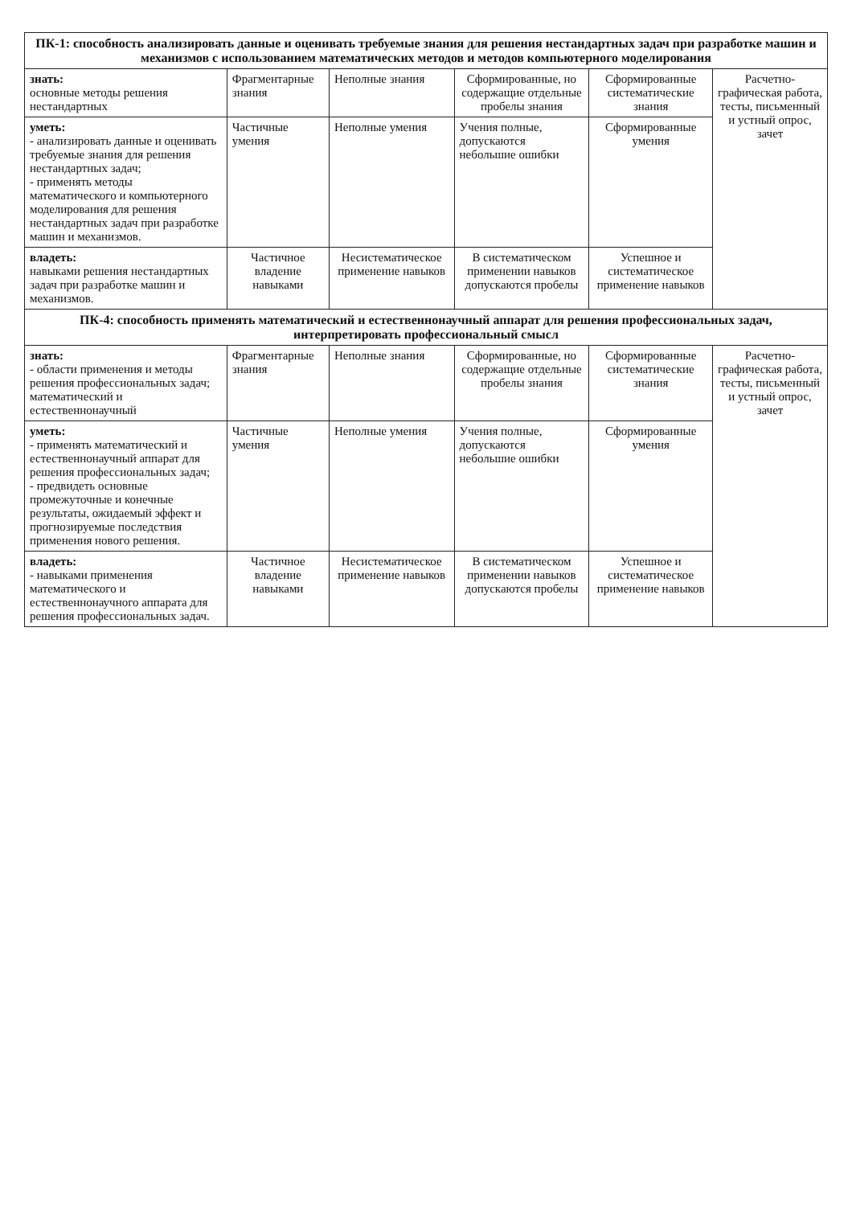| ПК-1: способность анализировать данные и оценивать требуемые знания для решения нестандартных задач при разработке машин и механизмов с использованием математических методов и методов компьютерного моделирования | | | | | |
| знать: основные методы решения нестандартных | Фрагментарные знания | Неполные знания | Сформированные, но содержащие отдельные пробелы знания | Сформированные систематические знания | Расчетно-графическая работа, тесты, письменный и устный опрос, зачет |
| уметь: - анализировать данные и оценивать требуемые знания для решения нестандартных задач; - применять методы математического и компьютерного моделирования для решения нестандартных задач при разработке машин и механизмов. | Частичные умения | Неполные умения | Учения полные, допускаются небольшие ошибки | Сформированные умения | |
| владеть: навыками решения нестандартных задач при разработке машин и механизмов. | Частичное владение навыками | Несистематическое применение навыков | В систематическом применении навыков допускаются пробелы | Успешное и систематическое применение навыков | |
| ПК-4: способность применять математический и естественнонаучный аппарат для решения профессиональных задач, интерпретировать профессиональный смысл | | | | | |
| знать: - области применения и методы решения профессиональных задач; математический и естественнонаучный | Фрагментарные знания | Неполные знания | Сформированные, но содержащие отдельные пробелы знания | Сформированные систематические знания | Расчетно-графическая работа, тесты, письменный и устный опрос, зачет |
| уметь: - применять математический и естественнонаучный аппарат для решения профессиональных задач; - предвидеть основные промежуточные и конечные результаты, ожидаемый эффект и прогнозируемые последствия применения нового решения. | Частичные умения | Неполные умения | Учения полные, допускаются небольшие ошибки | Сформированные умения | |
| владеть: - навыками применения математического и естественнонаучного аппарата для решения профессиональных задач. | Частичное владение навыками | Несистематическое применение навыков | В систематическом применении навыков допускаются пробелы | Успешное и систематическое применение навыков | |